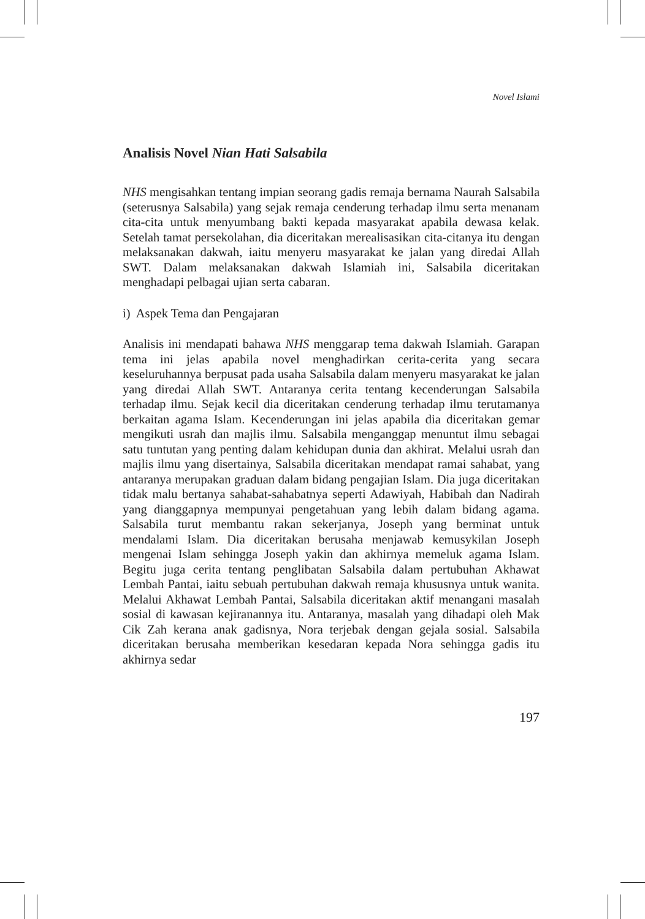Novel Islami
Analisis Novel Nian Hati Salsabila
NHS mengisahkan tentang impian seorang gadis remaja bernama Naurah Salsabila (seterusnya Salsabila) yang sejak remaja cenderung terhadap ilmu serta menanam cita-cita untuk menyumbang bakti kepada masyarakat apabila dewasa kelak. Setelah tamat persekolahan, dia diceritakan merealisasikan cita-citanya itu dengan melaksanakan dakwah, iaitu menyeru masyarakat ke jalan yang diredai Allah SWT. Dalam melaksanakan dakwah Islamiah ini, Salsabila diceritakan menghadapi pelbagai ujian serta cabaran.
i) Aspek Tema dan Pengajaran
Analisis ini mendapati bahawa NHS menggarap tema dakwah Islamiah. Garapan tema ini jelas apabila novel menghadirkan cerita-cerita yang secara keseluruhannya berpusat pada usaha Salsabila dalam menyeru masyarakat ke jalan yang diredai Allah SWT. Antaranya cerita tentang kecenderungan Salsabila terhadap ilmu. Sejak kecil dia diceritakan cenderung terhadap ilmu terutamanya berkaitan agama Islam. Kecenderungan ini jelas apabila dia diceritakan gemar mengikuti usrah dan majlis ilmu. Salsabila menganggap menuntut ilmu sebagai satu tuntutan yang penting dalam kehidupan dunia dan akhirat. Melalui usrah dan majlis ilmu yang disertainya, Salsabila diceritakan mendapat ramai sahabat, yang antaranya merupakan graduan dalam bidang pengajian Islam. Dia juga diceritakan tidak malu bertanya sahabat-sahabatnya seperti Adawiyah, Habibah dan Nadirah yang dianggapnya mempunyai pengetahuan yang lebih dalam bidang agama. Salsabila turut membantu rakan sekerjanya, Joseph yang berminat untuk mendalami Islam. Dia diceritakan berusaha menjawab kemusykilan Joseph mengenai Islam sehingga Joseph yakin dan akhirnya memeluk agama Islam. Begitu juga cerita tentang penglibatan Salsabila dalam pertubuhan Akhawat Lembah Pantai, iaitu sebuah pertubuhan dakwah remaja khususnya untuk wanita. Melalui Akhawat Lembah Pantai, Salsabila diceritakan aktif menangani masalah sosial di kawasan kejiranannya itu. Antaranya, masalah yang dihadapi oleh Mak Cik Zah kerana anak gadisnya, Nora terjebak dengan gejala sosial. Salsabila diceritakan berusaha memberikan kesedaran kepada Nora sehingga gadis itu akhirnya sedar
197